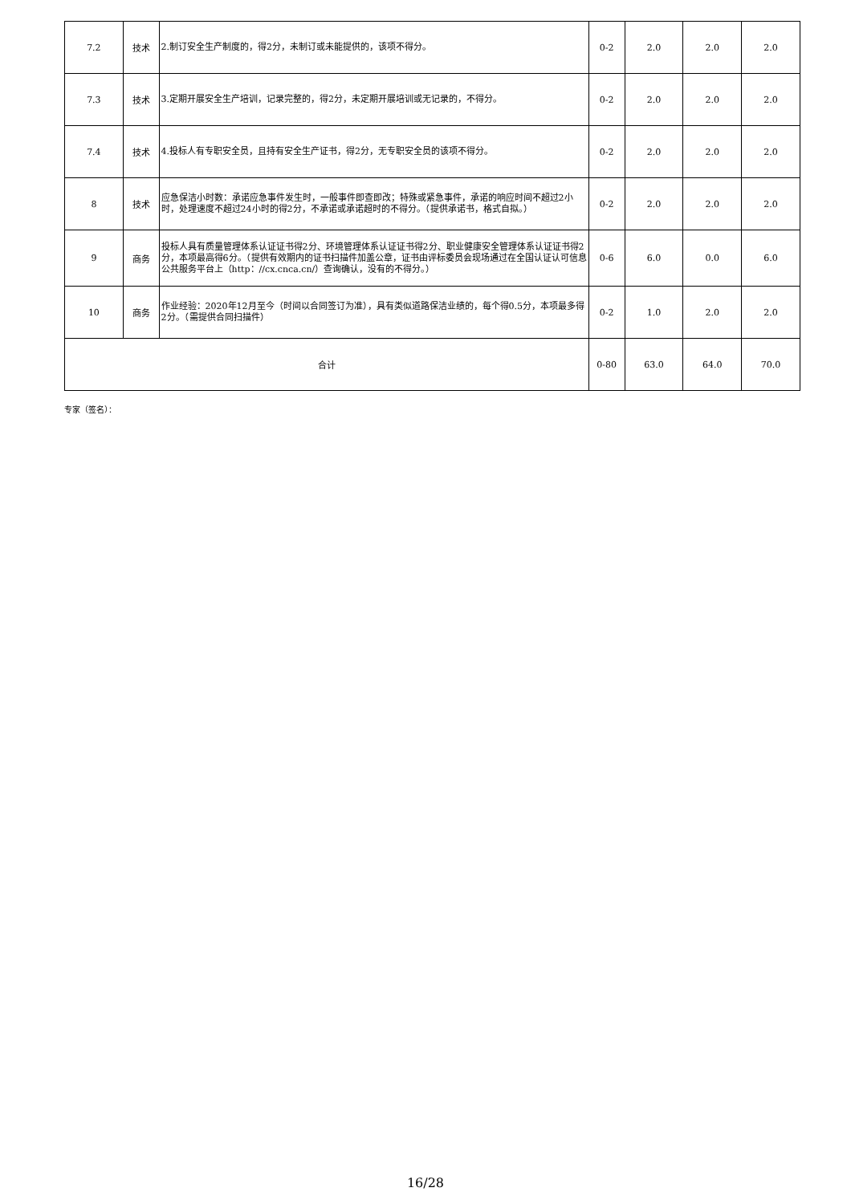| 7.2 | 技术 | 2.制订安全生产制度的，得2分，未制订或未能提供的，该项不得分。 | 0-2 | 2.0 | 2.0 | 2.0 |
| 7.3 | 技术 | 3.定期开展安全生产培训，记录完整的，得2分，未定期开展培训或无记录的，不得分。 | 0-2 | 2.0 | 2.0 | 2.0 |
| 7.4 | 技术 | 4.投标人有专职安全员，且持有安全生产证书，得2分，无专职安全员的该项不得分。 | 0-2 | 2.0 | 2.0 | 2.0 |
| 8 | 技术 | 应急保洁小时数：承诺应急事件发生时，一般事件即查即改；特殊或紧急事件，承诺的响应时间不超过2小时，处理速度不超过24小时的得2分，不承诺或承诺超时的不得分。（提供承诺书，格式自拟。） | 0-2 | 2.0 | 2.0 | 2.0 |
| 9 | 商务 | 投标人具有质量管理体系认证证书得2分、环境管理体系认证证书得2分、职业健康安全管理体系认证证书得2分，本项最高得6分。（提供有效期内的证书扫描件加盖公章，证书由评标委员会现场通过在全国认证认可信息公共服务平台上（http：//cx.cnca.cn/）查询确认，没有的不得分。） | 0-6 | 6.0 | 0.0 | 6.0 |
| 10 | 商务 | 作业经验：2020年12月至今（时间以合同签订为准），具有类似道路保洁业绩的，每个得0.5分，本项最多得2分。（需提供合同扫描件） | 0-2 | 1.0 | 2.0 | 2.0 |
| 合计 | | | 0-80 | 63.0 | 64.0 | 70.0 |
专家（签名）：
16/28